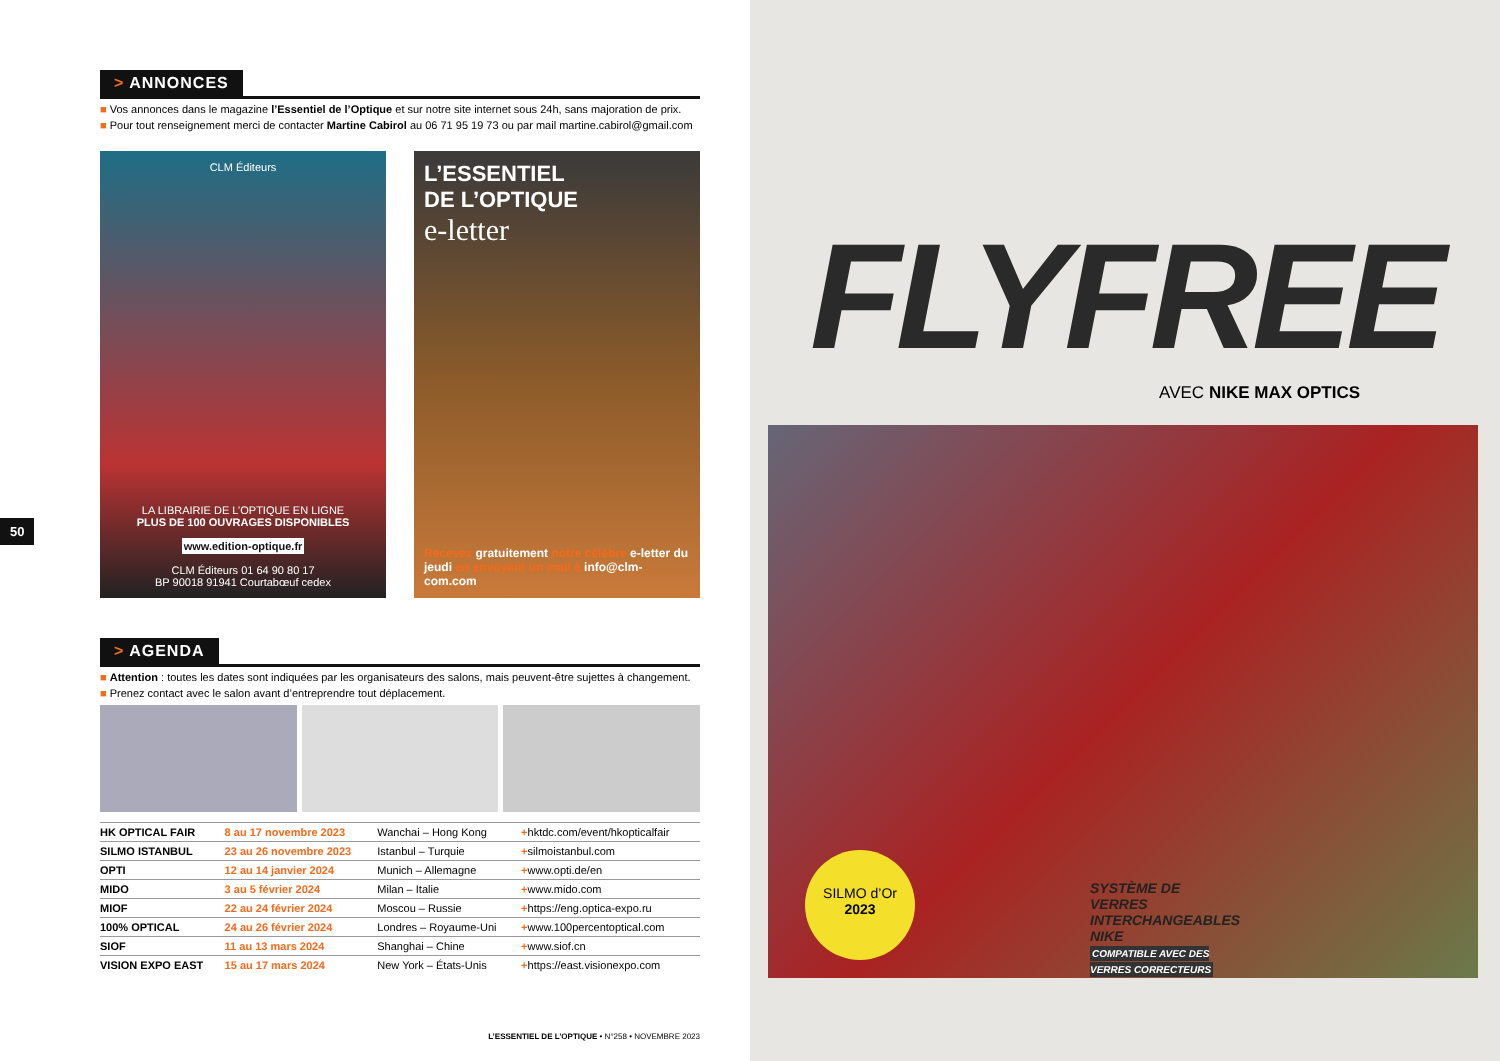> ANNONCES
■ Vos annonces dans le magazine l’Essentiel de l’Optique et sur notre site internet sous 24h, sans majoration de prix.
■ Pour tout renseignement merci de contacter Martine Cabirol au 06 71 95 19 73 ou par mail martine.cabirol@gmail.com
CLM Éditeurs
LA LIBRAIRIE DE L’OPTIQUE EN LIGNE
PLUS DE 100 OUVRAGES DISPONIBLES
www.edition-optique.fr
CLM Éditeurs 01 64 90 80 17
BP 90018 91941 Courtabœuf cedex
L’ESSENTIEL
DE L’OPTIQUE
e-letter
Recevez gratuitement notre célèbre e-letter du jeudi en envoyant un mail à info@clm-com.com
> AGENDA
■ Attention : toutes les dates sont indiquées par les organisateurs des salons, mais peuvent-être sujettes à changement.
■ Prenez contact avec le salon avant d’entreprendre tout déplacement.
| HK OPTICAL FAIR | 8 au 17 novembre 2023 | Wanchai – Hong Kong | + hktdc.com/event/hkopticalfair |
| SILMO ISTANBUL | 23 au 26 novembre 2023 | Istanbul – Turquie | + silmoistanbul.com |
| OPTI | 12 au 14 janvier 2024 | Munich – Allemagne | + www.opti.de/en |
| MIDO | 3 au 5 février 2024 | Milan – Italie | + www.mido.com |
| MIOF | 22 au 24 février 2024 | Moscou – Russie | + https://eng.optica-expo.ru |
| 100% OPTICAL | 24 au 26 février 2024 | Londres – Royaume-Uni | + www.100percentoptical.com |
| SIOF | 11 au 13 mars 2024 | Shanghai – Chine | + www.siof.cn |
| VISION EXPO EAST | 15 au 17 mars 2024 | New York – États-Unis | + https://east.visionexpo.com |
50
L’ESSENTIEL DE L’OPTIQUE • N°258 • NOVEMBRE 2023
FLYFREE
AVEC NIKE MAX OPTICS
SYSTÈME DE VERRES INTERCHANGEABLES NIKE
COMPATIBLE AVEC DES VERRES CORRECTEURS
SILMO d’Or
2023